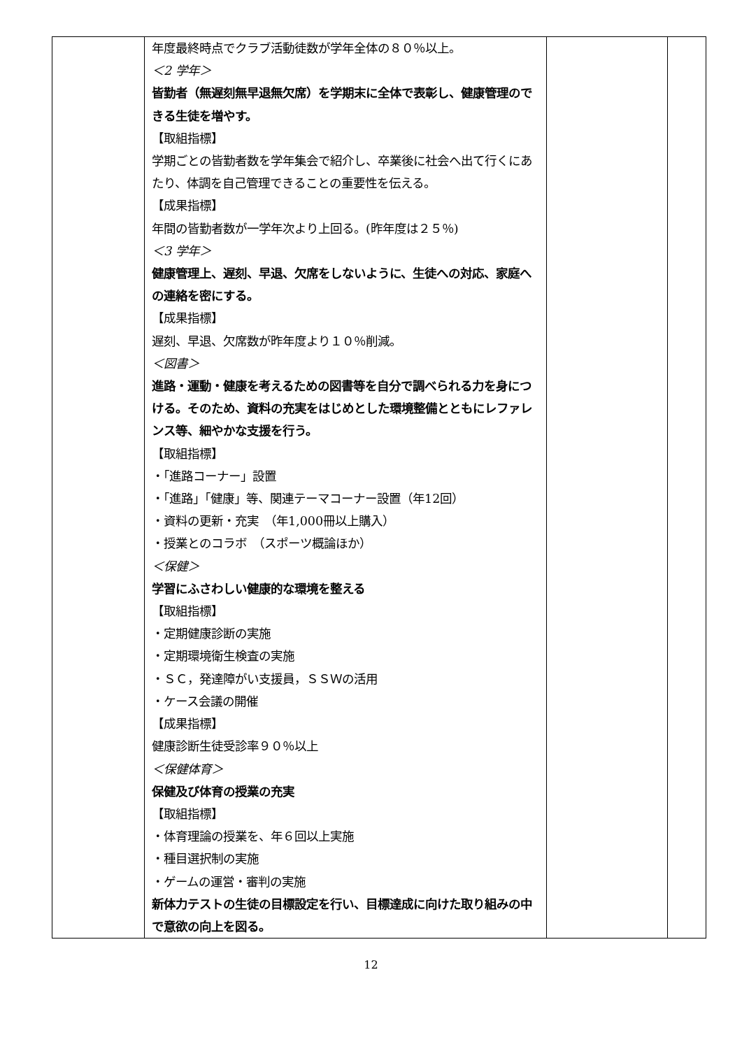| | 年度最終時点でクラブ活動徒数が学年全体の８０％以上。 ＜2 学年＞ 皆勤者（無遅刻無早退無欠席）を学期末に全体で表彰し、健康管理のできる生徒を増やす。 【取組指標】 学期ごとの皆勤者数を学年集会で紹介し、卒業後に社会へ出て行くにあたり、体調を自己管理できることの重要性を伝える。 【成果指標】 年間の皆勤者数が一学年次より上回る。(昨年度は２５％) ＜3 学年＞ 健康管理上、遅刻、早退、欠席をしないように、生徒への対応、家庭への連絡を密にする。 【成果指標】 遅刻、早退、欠席数が昨年度より１０％削減。 ＜図書＞ 進路・運動・健康を考えるための図書等を自分で調べられる力を身につける。そのため、資料の充実をはじめとした環境整備とともにレファレンス等、細やかな支援を行う。 【取組指標】 ・「進路コーナー」設置 ・「進路」「健康」等、関連テーマコーナー設置（年12回） ・資料の更新・充実 （年1,000冊以上購入） ・授業とのコラボ （スポーツ概論ほか） ＜保健＞ 学習にふさわしい健康的な環境を整える 【取組指標】 ・定期健康診断の実施 ・定期環境衛生検査の実施 ・ＳＣ，発達障がい支援員，ＳＳＷの活用 ・ケース会議の開催 【成果指標】 健康診断生徒受診率９０％以上 ＜保健体育＞ 保健及び体育の授業の充実 【取組指標】 ・体育理論の授業を、年６回以上実施 ・種目選択制の実施 ・ゲームの運営・審判の実施 新体力テストの生徒の目標設定を行い、目標達成に向けた取り組みの中で意欲の向上を図る。 | | |
12